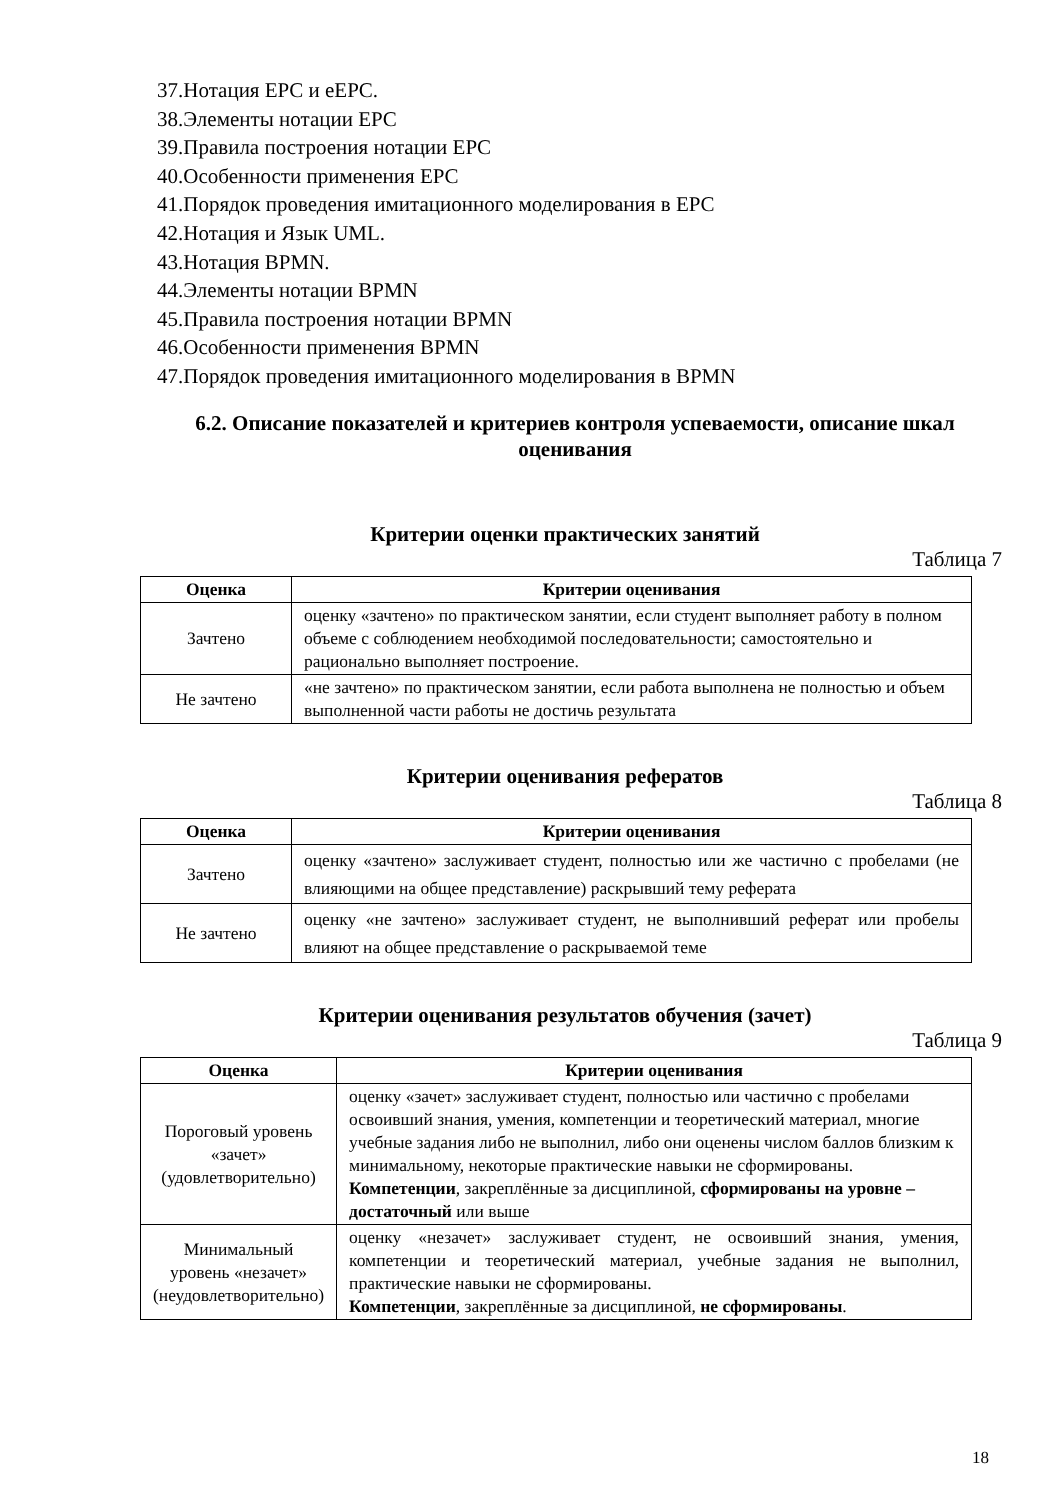37.Нотация EPC и eEPC.
38.Элементы нотации EPC
39.Правила построения нотации EPC
40.Особенности применения EPC
41.Порядок проведения имитационного моделирования в EPC
42.Нотация и Язык UML.
43.Нотация BPMN.
44.Элементы нотации BPMN
45.Правила построения нотации BPMN
46.Особенности применения BPMN
47.Порядок проведения имитационного моделирования в BPMN
6.2. Описание показателей и критериев контроля успеваемости, описание шкал оценивания
Критерии оценки практических занятий
Таблица 7
| Оценка | Критерии оценивания |
| --- | --- |
| Зачтено | оценку «зачтено» по практическом занятии, если студент выполняет работу в полном объеме с соблюдением необходимой последовательности; самостоятельно и рационально выполняет построение. |
| Не зачтено | «не зачтено» по практическом занятии, если работа выполнена не полностью и объем выполненной части работы не достичь результата |
Критерии оценивания рефератов
Таблица 8
| Оценка | Критерии оценивания |
| --- | --- |
| Зачтено | оценку «зачтено» заслуживает студент, полностью или же частично с пробелами (не влияющими на общее представление) раскрывший тему реферата |
| Не зачтено | оценку «не зачтено» заслуживает студент, не выполнивший реферат или пробелы влияют на общее представление о раскрываемой теме |
Критерии оценивания результатов обучения (зачет)
Таблица 9
| Оценка | Критерии оценивания |
| --- | --- |
| Пороговый уровень «зачет» (удовлетворительно) | оценку «зачет» заслуживает студент, полностью или частично с пробелами освоивший знания, умения, компетенции и теоретический материал, многие учебные задания либо не выполнил, либо они оценены числом баллов близким к минимальному, некоторые практические навыки не сформированы. Компетенции , закреплённые за дисциплиной, сформированы на уровне – достаточный или выше |
| Минимальный уровень «незачет» (неудовлетворительно) | оценку «незачет» заслуживает студент, не освоивший знания, умения, компетенции и теоретический материал, учебные задания не выполнил, практические навыки не сформированы. Компетенции , закреплённые за дисциплиной, не сформированы . |
18